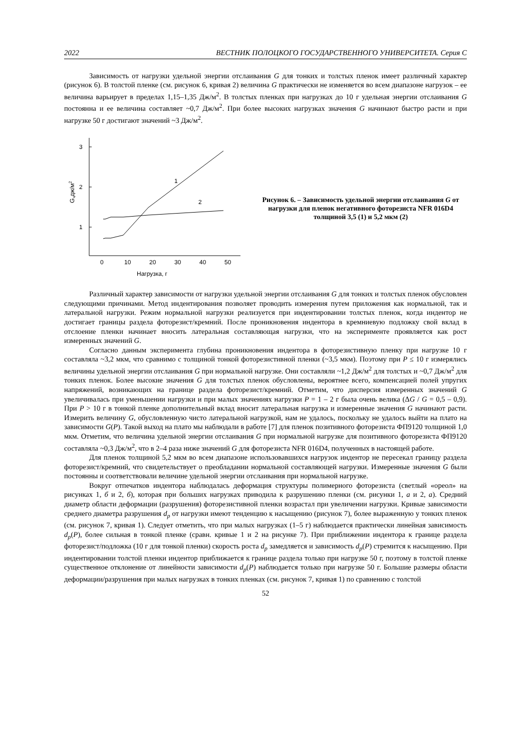2022 ВЕСТНИК ПОЛОЦКОГО ГОСУДАРСТВЕННОГО УНИВЕРСИТЕТА. Серия С
Зависимость от нагрузки удельной энергии отслаивания G для тонких и толстых пленок имеет различный характер (рисунок 6). В толстой пленке (см. рисунок 6, кривая 2) величина G практически не изменяется во всем диапазоне нагрузок – ее величина варьирует в пределах 1,15–1,35 Дж/м<sup>2</sup>. В толстых пленках при нагрузках до 10 г удельная энергии отслаивания G постоянна и ее величина составляет ~0,7 Дж/м<sup>2</sup>. При более высоких нагрузках значения G начинают быстро расти и при нагрузке 50 г достигают значений ~3 Дж/м<sup>2</sup>.
3
2
1
G,дж/м2
0
10
20
30
40
50
Нагрузка, г
1
2
Рисунок 6. – Зависимость удельной энергии отслаивания G от нагрузки для пленок негативного фоторезиста NFR 016D4 толщиной 3,5 (1) и 5,2 мкм (2)
Различный характер зависимости от нагрузки удельной энергии отслаивания G для тонких и толстых пленок обусловлен следующими причинами. Метод индентирования позволяет проводить измерения путем приложения как нормальной, так и латеральной нагрузки. Режим нормальной нагрузки реализуется при индентировании толстых пленок, когда индентор не достигает границы раздела фоторезист/кремний. После проникновения индентора в кремниевую подложку свой вклад в отслоение пленки начинает вносить латеральная составляющая нагрузки, что на эксперименте проявляется как рост измеренных значений G.
Согласно данным эксперимента глубина проникновения индентора в фоторезистивную пленку при нагрузке 10 г составляла ~3,2 мкм, что сравнимо с толщиной тонкой фоторезистивной пленки (~3,5 мкм). Поэтому при P ≤ 10 г измерялись величины удельной энергии отслаивания G при нормальной нагрузке. Они составляли ~1,2 Дж/м<sup>2</sup> для толстых и ~0,7 Дж/м<sup>2</sup> для тонких пленок. Более высокие значения G для толстых пленок обусловлены, вероятнее всего, компенсацией полей упругих напряжений, возникающих на границе раздела фоторезист/кремний. Отметим, что дисперсия измеренных значений G увеличивалась при уменьшении нагрузки и при малых значениях нагрузки P = 1 – 2 г была очень велика (ΔG / G = 0,5 – 0,9). При P > 10 г в тонкой пленке дополнительный вклад вносит латеральная нагрузка и измеренные значения G начинают расти. Измерить величину G, обусловленную чисто латеральной нагрузкой, нам не удалось, поскольку не удалось выйти на плато на зависимости G(P). Такой выход на плато мы наблюдали в работе [7] для пленок позитивного фоторезиста ФП9120 толщиной 1,0 мкм. Отметим, что величина удельной энергии отслаивания G при нормальной нагрузке для позитивного фоторезиста ФП9120 составляла ~0,3 Дж/м<sup>2</sup>, что в 2–4 раза ниже значений G для фоторезиста NFR 016D4, полученных в настоящей работе.
Для пленок толщиной 5,2 мкм во всем диапазоне использовавшихся нагрузок индентор не пересекал границу раздела фоторезист/кремний, что свидетельствует о преобладании нормальной составляющей нагрузки. Измеренные значения G были постоянны и соответствовали величине удельной энергии отслаивания при нормальной нагрузке.
Вокруг отпечатков индентора наблюдалась деформация структуры полимерного фоторезиста (светлый «ореол» на рисунках 1, б и 2, б), которая при больших нагрузках приводила к разрушению пленки (см. рисунки 1, а и 2, а). Средний диаметр области деформации (разрушения) фоторезистивной пленки возрастал при увеличении нагрузки. Кривые зависимости среднего диаметра разрушения d<sub>p</sub> от нагрузки имеют тенденцию к насыщению (рисунок 7), более выраженную у тонких пленок (см. рисунок 7, кривая 1). Следует отметить, что при малых нагрузках (1–5 г) наблюдается практически линейная зависимость d<sub>p</sub>(P), более сильная в тонкой пленке (сравн. кривые 1 и 2 на рисунке 7). При приближении индентора к границе раздела фоторезист/подложка (10 г для тонкой пленки) скорость роста d<sub>p</sub> замедляется и зависимость d<sub>p</sub>(P) стремится к насыщению. При индентировании толстой пленки индентор приближается к границе раздела только при нагрузке 50 г, поэтому в толстой пленке существенное отклонение от линейности зависимости d<sub>p</sub>(P) наблюдается только при нагрузке 50 г. Большие размеры области деформации/разрушения при малых нагрузках в тонких пленках (см. рисунок 7, кривая 1) по сравнению с толстой
52